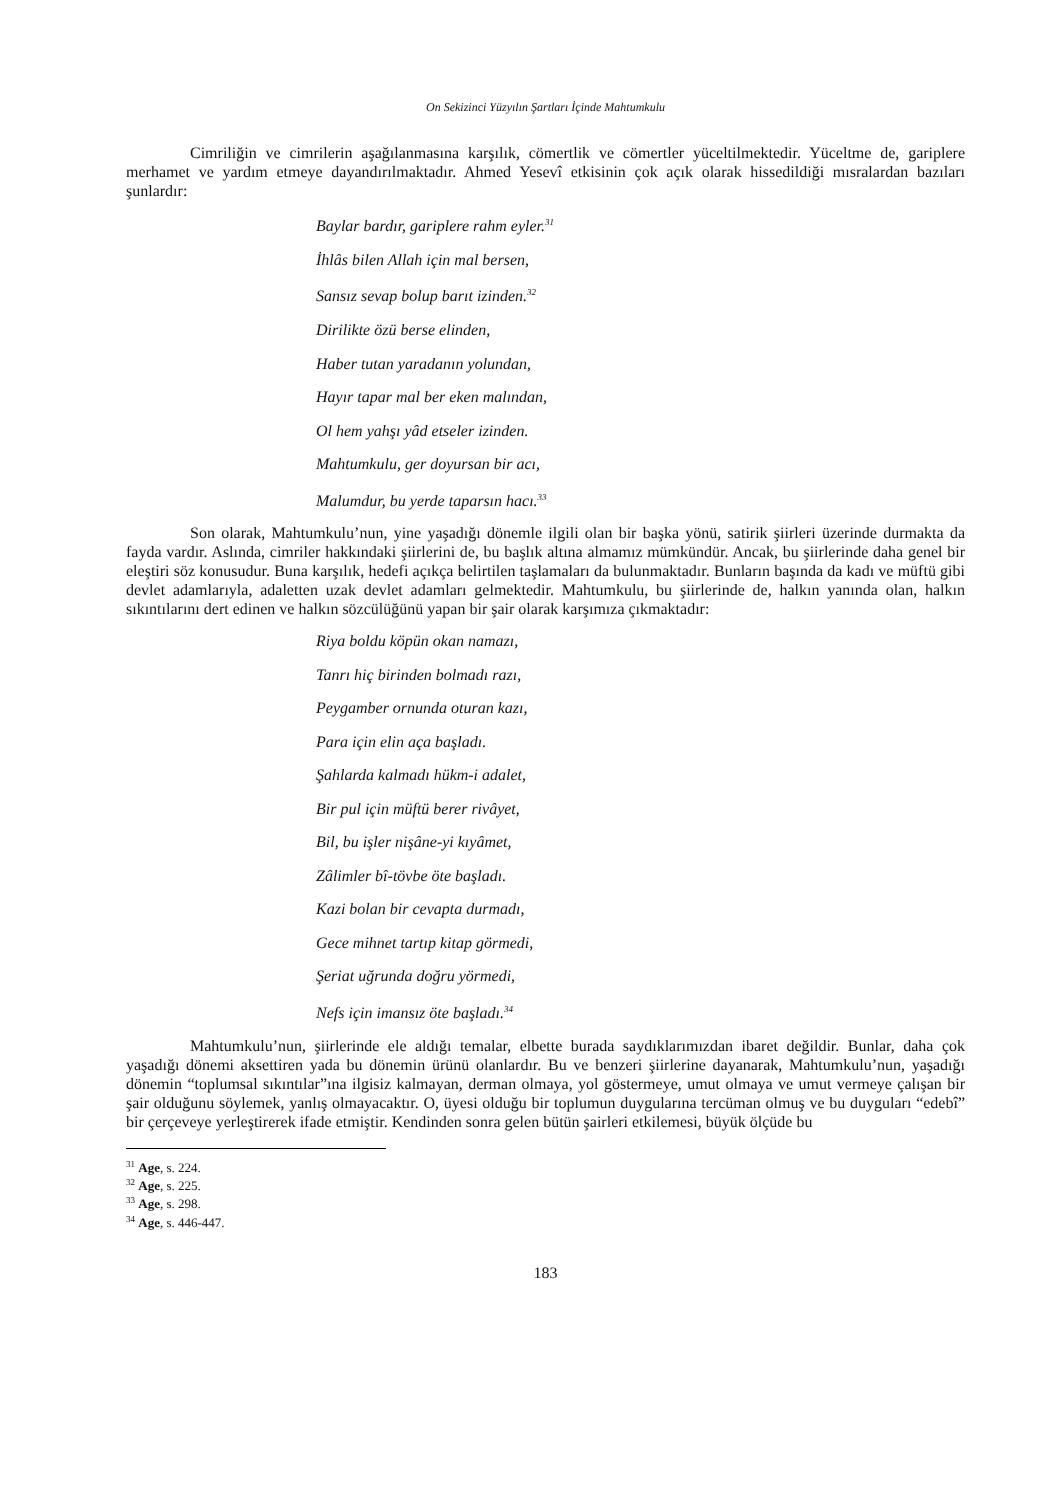On Sekizinci Yüzyılın Şartları İçinde Mahtumkulu
Cimriliğin ve cimrilerin aşağılanmasına karşılık, cömertlik ve cömertler yüceltilmektedir. Yüceltme de, gariplere merhamet ve yardım etmeye dayandırılmaktadır. Ahmed Yesevî etkisinin çok açık olarak hissedildiği mısralardan bazıları şunlardır:
Baylar bardır, gariplere rahm eyler.<sup>31</sup>
İhlâs bilen Allah için mal bersen,
Sansız sevap bolup barıt izinden.<sup>32</sup>
Dirilikte özü berse elinden,
Haber tutan yaradanın yolundan,
Hayır tapar mal ber eken malından,
Ol hem yahşı yâd etseler izinden.
Mahtumkulu, ger doyursan bir acı,
Malumdur, bu yerde taparsın hacı.<sup>33</sup>
Son olarak, Mahtumkulu’nun, yine yaşadığı dönemle ilgili olan bir başka yönü, satirik şiirleri üzerinde durmakta da fayda vardır. Aslında, cimriler hakkındaki şiirlerini de, bu başlık altına almamız mümkündür. Ancak, bu şiirlerinde daha genel bir eleştiri söz konusudur. Buna karşılık, hedefi açıkça belirtilen taşlamaları da bulunmaktadır. Bunların başında da kadı ve müftü gibi devlet adamlarıyla, adaletten uzak devlet adamları gelmektedir. Mahtumkulu, bu şiirlerinde de, halkın yanında olan, halkın sıkıntılarını dert edinen ve halkın sözcülüğünü yapan bir şair olarak karşımıza çıkmaktadır:
Riya boldu köpün okan namazı,
Tanrı hiç birinden bolmadı razı,
Peygamber ornunda oturan kazı,
Para için elin aça başladı.
Şahlarda kalmadı hükm-i adalet,
Bir pul için müftü berer rivâyet,
Bil, bu işler nişâne-yi kıyâmet,
Zâlimler bî-tövbe öte başladı.
Kazi bolan bir cevapta durmadı,
Gece mihnet tartıp kitap görmedi,
Şeriat uğrunda doğru yörmedi,
Nefs için imansız öte başladı.<sup>34</sup>
Mahtumkulu’nun, şiirlerinde ele aldığı temalar, elbette burada saydıklarımızdan ibaret değildir. Bunlar, daha çok yaşadığı dönemi aksettiren yada bu dönemin ürünü olanlardır. Bu ve benzeri şiirlerine dayanarak, Mahtumkulu’nun, yaşadığı dönemin “toplumsal sıkıntılar”ına ilgisiz kalmayan, derman olmaya, yol göstermeye, umut olmaya ve umut vermeye çalışan bir şair olduğunu söylemek, yanlış olmayacaktır. O, üyesi olduğu bir toplumun duygularına tercüman olmuş ve bu duyguları “edebî” bir çerçeveye yerleştirerek ifade etmiştir. Kendinden sonra gelen bütün şairleri etkilemesi, büyük ölçüde bu
<sup>31</sup> Age, s. 224.
<sup>32</sup> Age, s. 225.
<sup>33</sup> Age, s. 298.
<sup>34</sup> Age, s. 446-447.
183